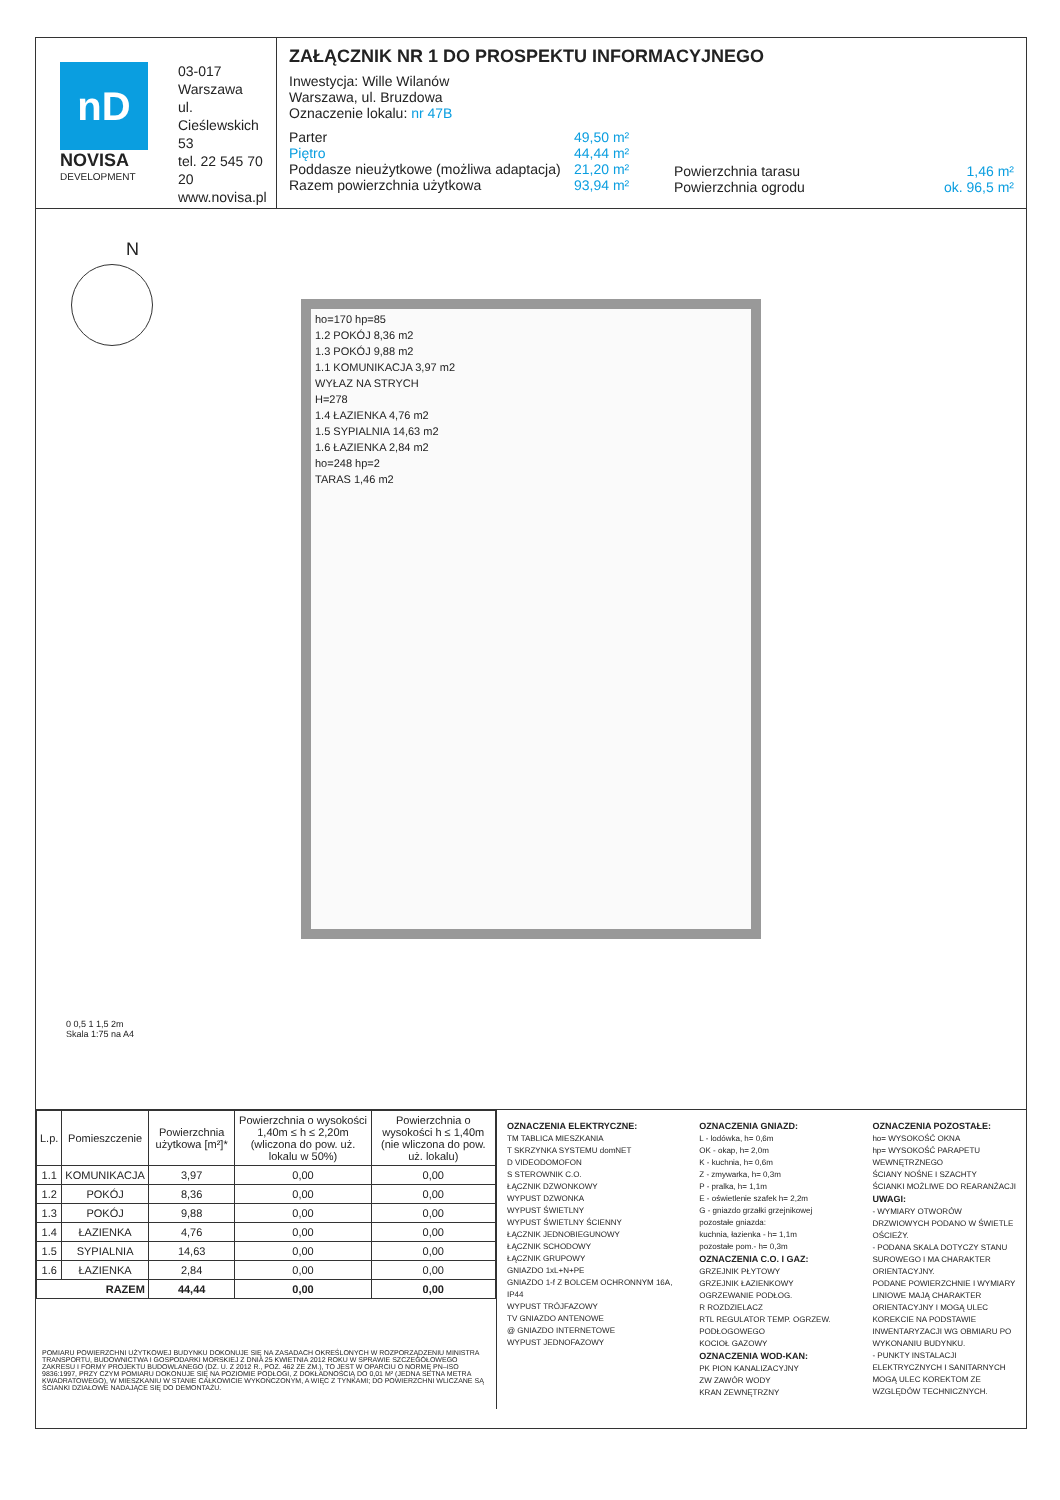nD
NOVISA
DEVELOPMENT
03-017 Warszawa
ul. Cieślewskich 53
tel. 22 545 70 20
www.novisa.pl
ZAŁĄCZNIK NR 1 DO PROSPEKTU INFORMACYJNEGO
Inwestycja: Wille Wilanów
Warszawa, ul. Bruzdowa
Oznaczenie lokalu: nr 47B
Parter
Piętro
Poddasze nieużytkowe (możliwa adaptacja)
Razem powierzchnia użytkowa
49,50 m²
44,44 m²
21,20 m²
93,94 m²
Powierzchnia tarasu
Powierzchnia ogrodu
1,46 m²
ok. 96,5 m²
N
ho=170 hp=85
1.2 POKÓJ 8,36 m2
1.3 POKÓJ 9,88 m2
1.1 KOMUNIKACJA 3,97 m2
WYŁAZ NA STRYCH
H=278
1.4 ŁAZIENKA 4,76 m2
1.5 SYPIALNIA 14,63 m2
1.6 ŁAZIENKA 2,84 m2
ho=248 hp=2
TARAS 1,46 m2
0 0,5 1 1,5 2m
Skala 1:75 na A4
| L.p. | Pomieszczenie | Powierzchnia użytkowa [m²]* | Powierzchnia o wysokości 1,40m ≤ h ≤ 2,20m (wliczona do pow. uż. lokalu w 50%) | Powierzchnia o wysokości h ≤ 1,40m (nie wliczona do pow. uż. lokalu) |
| --- | --- | --- | --- | --- |
| 1.1 | KOMUNIKACJA | 3,97 | 0,00 | 0,00 |
| 1.2 | POKÓJ | 8,36 | 0,00 | 0,00 |
| 1.3 | POKÓJ | 9,88 | 0,00 | 0,00 |
| 1.4 | ŁAZIENKA | 4,76 | 0,00 | 0,00 |
| 1.5 | SYPIALNIA | 14,63 | 0,00 | 0,00 |
| 1.6 | ŁAZIENKA | 2,84 | 0,00 | 0,00 |
| RAZEM | | 44,44 | 0,00 | 0,00 |
POMIARU POWIERZCHNI UŻYTKOWEJ BUDYNKU DOKONUJE SIĘ NA ZASADACH OKREŚLONYCH W ROZPORZĄDZENIU MINISTRA TRANSPORTU, BUDOWNICTWA I GOSPODARKI MORSKIEJ Z DNIA 25 KWIETNIA 2012 ROKU W SPRAWIE SZCZEGÓŁOWEGO ZAKRESU I FORMY PROJEKTU BUDOWLANEGO (DZ. U. Z 2012 R., POZ. 462 ZE ZM.), TO JEST W OPARCIU O NORMĘ PN–ISO 9836:1997, PRZY CZYM POMIARU DOKONUJE SIĘ NA POZIOMIE PODŁOGI, Z DOKŁADNOŚCIĄ DO 0,01 M² (JEDNA SETNA METRA KWADRATOWEGO), W MIESZKANIU W STANIE CAŁKOWICIE WYKOŃCZONYM, A WIĘC Z TYNKAMI; DO POWIERZCHNI WLICZANE SĄ ŚCIANKI DZIAŁOWE NADAJĄCE SIĘ DO DEMONTAŻU.
OZNACZENIA ELEKTRYCZNE:
TM TABLICA MIESZKANIA
T SKRZYNKA SYSTEMU domNET
D VIDEODOMOFON
S STEROWNIK C.O.
ŁĄCZNIK DZWONKOWY
WYPUST DZWONKA
WYPUST ŚWIETLNY
WYPUST ŚWIETLNY ŚCIENNY
ŁĄCZNIK JEDNOBIEGUNOWY
ŁĄCZNIK SCHODOWY
ŁĄCZNIK GRUPOWY
GNIAZDO 1xL+N+PE
GNIAZDO 1-f Z BOLCEM OCHRONNYM 16A, IP44
WYPUST TRÓJFAZOWY
TV GNIAZDO ANTENOWE
@ GNIAZDO INTERNETOWE
WYPUST JEDNOFAZOWY
OZNACZENIA GNIAZD:
L - lodówka, h= 0,6m
OK - okap, h= 2,0m
K - kuchnia, h= 0,6m
Z - zmywarka, h= 0,3m
P - pralka, h= 1,1m
E - oświetlenie szafek h= 2,2m
G - gniazdo grzałki grzejnikowej
pozostałe gniazda:
kuchnia, łazienka - h= 1,1m
pozostałe pom.- h= 0,3m
OZNACZENIA C.O. I GAZ:
GRZEJNIK PŁYTOWY
GRZEJNIK ŁAZIENKOWY
OGRZEWANIE PODŁOG.
R ROZDZIELACZ
RTL REGULATOR TEMP. OGRZEW. PODŁOGOWEGO
KOCIOŁ GAZOWY
OZNACZENIA WOD-KAN:
PK PION KANALIZACYJNY
ZW ZAWÓR WODY
KRAN ZEWNĘTRZNY
OZNACZENIA POZOSTAŁE:
ho= WYSOKOŚĆ OKNA
hp= WYSOKOŚĆ PARAPETU WEWNĘTRZNEGO
ŚCIANY NOŚNE I SZACHTY
ŚCIANKI MOŻLIWE DO REARANŻACJI
UWAGI:
- WYMIARY OTWORÓW DRZWIOWYCH PODANO W ŚWIETLE OŚCIEŻY.
- PODANA SKALA DOTYCZY STANU SUROWEGO I MA CHARAKTER ORIENTACYJNY.
PODANE POWIERZCHNIE I WYMIARY LINIOWE MAJĄ CHARAKTER ORIENTACYJNY I MOGĄ ULEC KOREKCIE NA PODSTAWIE INWENTARYZACJI WG OBMIARU PO WYKONANIU BUDYNKU.
- PUNKTY INSTALACJI ELEKTRYCZNYCH I SANITARNYCH MOGĄ ULEC KOREKTOM ZE WZGLĘDÓW TECHNICZNYCH.